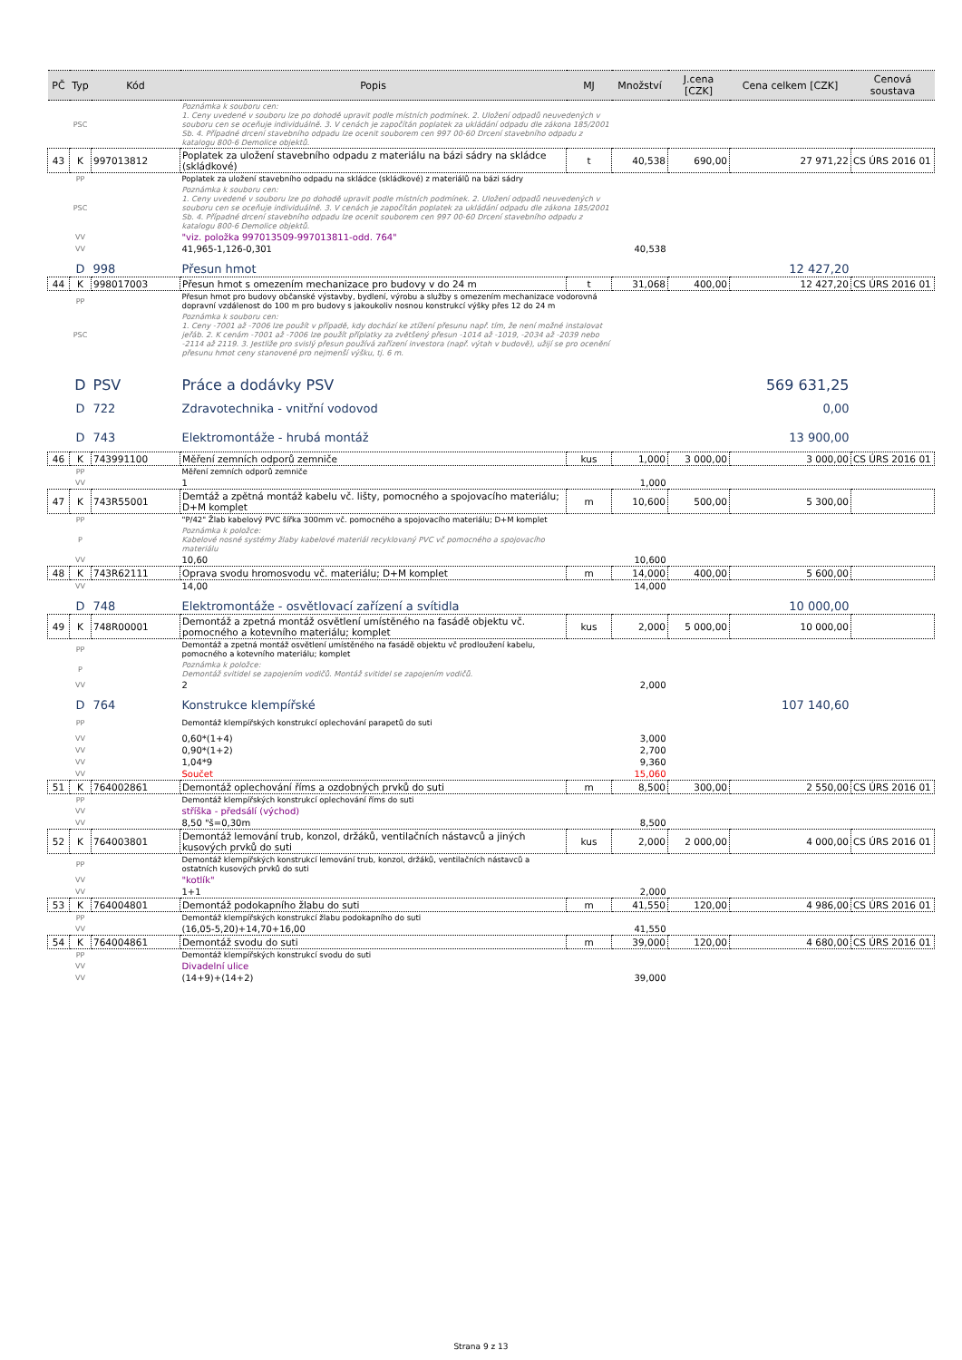| PČ | Typ | Kód | Popis | MJ | Množství | J.cena [CZK] | Cena celkem [CZK] | Cenová soustava |
| --- | --- | --- | --- | --- | --- | --- | --- | --- |
| | PSC | | Poznámka k souboru cen: 1. Ceny uvedené v souboru lze po dohodě upravit podle místních podmínek. 2. Uložení odpadů neuvedených v souboru cen se oceňuje individuálně. 3. V cenách je započítán poplatek za ukládání odpadu dle zákona 185/2001 Sb. 4. Případné drcení stavebního odpadu lze ocenit souborem cen 997 00-60 Drcení stavebního odpadu z katalogu 800-6 Demolice objektů. | | | | | |
| 43 | K | 997013812 | Poplatek za uložení stavebního odpadu z materiálu na bázi sádry na skládce (skládkové) | t | 40,538 | 690,00 | 27 971,22 | CS ÚRS 2016 01 |
| | PP | | Poplatek za uložení stavebního odpadu na skládce (skládkové) z materiálů na bázi sádry | | | | | |
| | PSC | | Poznámka k souboru cen: 1. Ceny uvedené v souboru lze po dohodě upravit podle místních podmínek. 2. Uložení odpadů neuvedených v souboru cen se oceňuje individuálně. 3. V cenách je započítán poplatek za ukládání odpadu dle zákona 185/2001 Sb. 4. Případné drcení stavebního odpadu lze ocenit souborem cen 997 00-60 Drcení stavebního odpadu z katalogu 800-6 Demolice objektů. | | | | | |
| | VV | | "viz. položka 997013509-997013811-odd. 764" | | | | | |
| | VV | | 41,965-1,126-0,301 | | 40,538 | | | |
| | D | 998 | Přesun hmot | | | | 12 427,20 | |
| 44 | K | 998017003 | Přesun hmot s omezením mechanizace pro budovy v do 24 m | t | 31,068 | 400,00 | 12 427,20 | CS ÚRS 2016 01 |
| | PP | | Přesun hmot pro budovy občanské výstavby, bydlení, výrobu a služby s omezením mechanizace vodorovná dopravní vzdálenost do 100 m pro budovy s jakoukoliv nosnou konstrukcí výšky přes 12 do 24 m | | | | | |
| | PSC | | Poznámka k souboru cen: 1. Ceny -7001 až -7006 lze použít v případě, kdy dochází ke ztížení přesunu např. tím, že není možné instalovat jeřáb. 2. K cenám -7001 až -7006 lze použít příplatky za zvětšený přesun -1014 až -1019, -2034 až -2039 nebo -2114 až 2119. 3. Jestliže pro svislý přesun používá zařízení investora (např. výtah v budově), užijí se pro ocenění přesunu hmot ceny stanovené pro nejmenší výšku, tj. 6 m. | | | | | |
| | D | PSV | Práce a dodávky PSV | | | | 569 631,25 | |
| | D | 722 | Zdravotechnika - vnitřní vodovod | | | | 0,00 | |
| | D | 743 | Elektromontáže - hrubá montáž | | | | 13 900,00 | |
| 46 | K | 743991100 | Měření zemních odporů zemniče | kus | 1,000 | 3 000,00 | 3 000,00 | CS ÚRS 2016 01 |
| | PP | | Měření zemních odporů zemniče | | | | | |
| | VV | | 1 | | 1,000 | | | |
| 47 | K | 743R55001 | Demtáž a zpětná montáž kabelu vč. lišty, pomocného a spojovacího materiálu; D+M komplet | m | 10,600 | 500,00 | 5 300,00 | |
| | PP | | "P/42" Žlab kabelový PVC šířka 300mm vč. pomocného a spojovacího materiálu; D+M komplet | | | | | |
| | P | | Poznámka k položce: Kabelové nosné systémy žlaby kabelové materiál recyklovaný PVC vč pomocného a spojovacího materiálu | | | | | |
| | VV | | 10,60 | | 10,600 | | | |
| 48 | K | 743R62111 | Oprava svodu hromosvodu vč. materiálu; D+M komplet | m | 14,000 | 400,00 | 5 600,00 | |
| | VV | | 14,00 | | 14,000 | | | |
| | D | 748 | Elektromontáže - osvětlovací zařízení a svítidla | | | | 10 000,00 | |
| 49 | K | 748R00001 | Demontáž a zpetná montáž osvětlení umístěného na fasádě objektu vč. pomocného a kotevního materiálu; komplet | kus | 2,000 | 5 000,00 | 10 000,00 | |
| | PP | | Demontáž a zpetná montáž osvětlení umístěného na fasádě objektu vč prodloužení kabelu, pomocného a kotevního materiálu; komplet | | | | | |
| | P | | Poznámka k položce: Demontáž svitidel se zapojením vodičů. Montáž svitidel se zapojením vodičů. | | | | | |
| | VV | | 2 | | 2,000 | | | |
| | D | 764 | Konstrukce klempířské | | | | 107 140,60 | |
| | PP | | Demontáž klempířských konstrukcí oplechování parapetů do suti | | | | | |
| | VV | | 0,60*(1+4) | | 3,000 | | | |
| | VV | | 0,90*(1+2) | | 2,700 | | | |
| | VV | | 1,04*9 | | 9,360 | | | |
| | VV | | Součet | | 15,060 | | | |
| 51 | K | 764002861 | Demontáž oplechování říms a ozdobných prvků do suti | m | 8,500 | 300,00 | 2 550,00 | CS ÚRS 2016 01 |
| | PP | | Demontáž klempířských konstrukcí oplechování říms do suti | | | | | |
| | VV | | stříška - předsálí (východ) | | | | | |
| | VV | | 8,50 "š=0,30m | | 8,500 | | | |
| 52 | K | 764003801 | Demontáž lemování trub, konzol, držáků, ventilačních nástavců a jiných kusových prvků do suti | kus | 2,000 | 2 000,00 | 4 000,00 | CS ÚRS 2016 01 |
| | PP | | Demontáž klempířských konstrukcí lemování trub, konzol, držáků, ventilačních nástavců a ostatních kusových prvků do suti | | | | | |
| | VV | | "kotlík" | | | | | |
| | VV | | 1+1 | | 2,000 | | | |
| 53 | K | 764004801 | Demontáž podokapního žlabu do suti | m | 41,550 | 120,00 | 4 986,00 | CS ÚRS 2016 01 |
| | PP | | Demontáž klempířských konstrukcí žlabu podokapního do suti | | | | | |
| | VV | | (16,05-5,20)+14,70+16,00 | | 41,550 | | | |
| 54 | K | 764004861 | Demontáž svodu do suti | m | 39,000 | 120,00 | 4 680,00 | CS ÚRS 2016 01 |
| | PP | | Demontáž klempířských konstrukcí svodu do suti | | | | | |
| | VV | | Divadelní ulice | | | | | |
| | VV | | (14+9)+(14+2) | | 39,000 | | | |
Strana 9 z 13